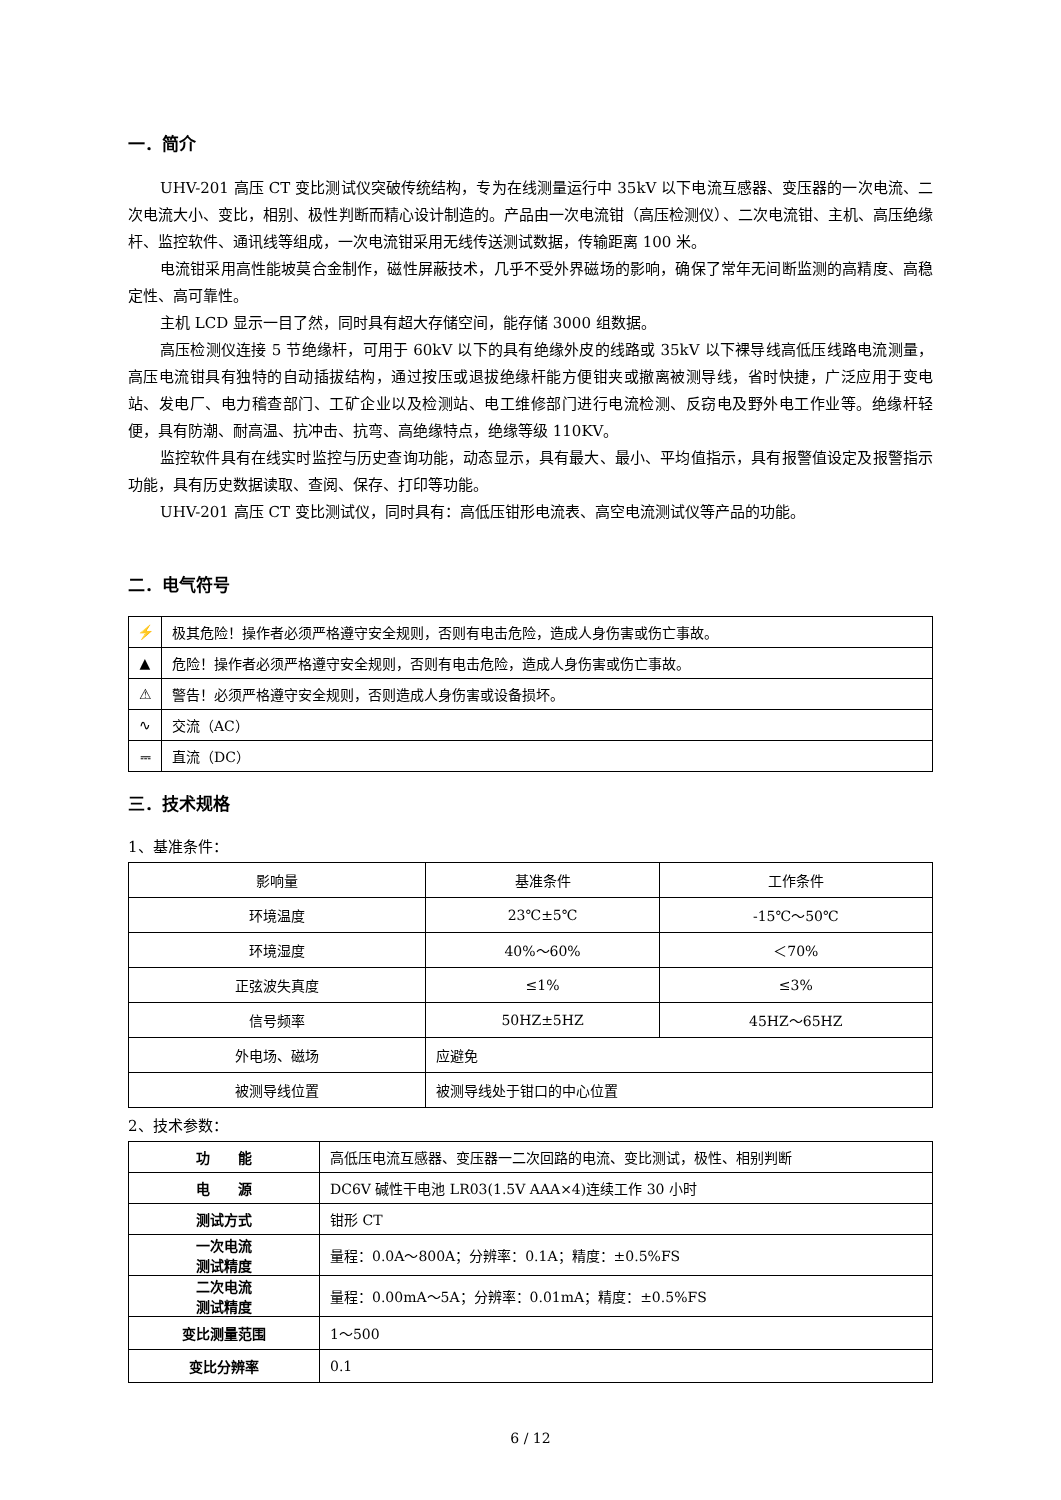一．简介
UHV-201 高压 CT 变比测试仪突破传统结构，专为在线测量运行中 35kV 以下电流互感器、变压器的一次电流、二次电流大小、变比，相别、极性判断而精心设计制造的。产品由一次电流钳（高压检测仪）、二次电流钳、主机、高压绝缘杆、监控软件、通讯线等组成，一次电流钳采用无线传送测试数据，传输距离 100 米。
电流钳采用高性能坡莫合金制作，磁性屏蔽技术，几乎不受外界磁场的影响，确保了常年无间断监测的高精度、高稳定性、高可靠性。
主机 LCD 显示一目了然，同时具有超大存储空间，能存储 3000 组数据。
高压检测仪连接 5 节绝缘杆，可用于 60kV 以下的具有绝缘外皮的线路或 35kV 以下裸导线高低压线路电流测量，高压电流钳具有独特的自动插拔结构，通过按压或退拔绝缘杆能方便钳夹或撤离被测导线，省时快捷，广泛应用于变电站、发电厂、电力稽查部门、工矿企业以及检测站、电工维修部门进行电流检测、反窃电及野外电工作业等。绝缘杆轻便，具有防潮、耐高温、抗冲击、抗弯、高绝缘特点，绝缘等级 110KV。
监控软件具有在线实时监控与历史查询功能，动态显示，具有最大、最小、平均值指示，具有报警值设定及报警指示功能，具有历史数据读取、查阅、保存、打印等功能。
UHV-201 高压 CT 变比测试仪，同时具有：高低压钳形电流表、高空电流测试仪等产品的功能。
二．电气符号
| ⚡ | 极其危险！操作者必须严格遵守安全规则，否则有电击危险，造成人身伤害或伤亡事故。 |
| ▲ | 危险！操作者必须严格遵守安全规则，否则有电击危险，造成人身伤害或伤亡事故。 |
| ⚠ | 警告！必须严格遵守安全规则，否则造成人身伤害或设备损坏。 |
| ∿ | 交流（AC） |
| ⎓ | 直流（DC） |
三．技术规格
1、基准条件：
| 影响量 | 基准条件 | 工作条件 |
| 环境温度 | 23℃±5℃ | -15℃～50℃ |
| 环境湿度 | 40%～60% | ＜70% |
| 正弦波失真度 | ≤1% | ≤3% |
| 信号频率 | 50HZ±5HZ | 45HZ～65HZ |
| 外电场、磁场 | 应避免 | |
| 被测导线位置 | 被测导线处于钳口的中心位置 | |
2、技术参数：
| 功 能 | 高低压电流互感器、变压器一二次回路的电流、变比测试，极性、相别判断 |
| 电 源 | DC6V 碱性干电池 LR03(1.5V AAA×4)连续工作 30 小时 |
| 测试方式 | 钳形 CT |
| 一次电流 测试精度 | 量程：0.0A～800A；分辨率：0.1A；精度：±0.5%FS |
| 二次电流 测试精度 | 量程：0.00mA～5A；分辨率：0.01mA；精度：±0.5%FS |
| 变比测量范围 | 1～500 |
| 变比分辨率 | 0.1 |
6 / 12